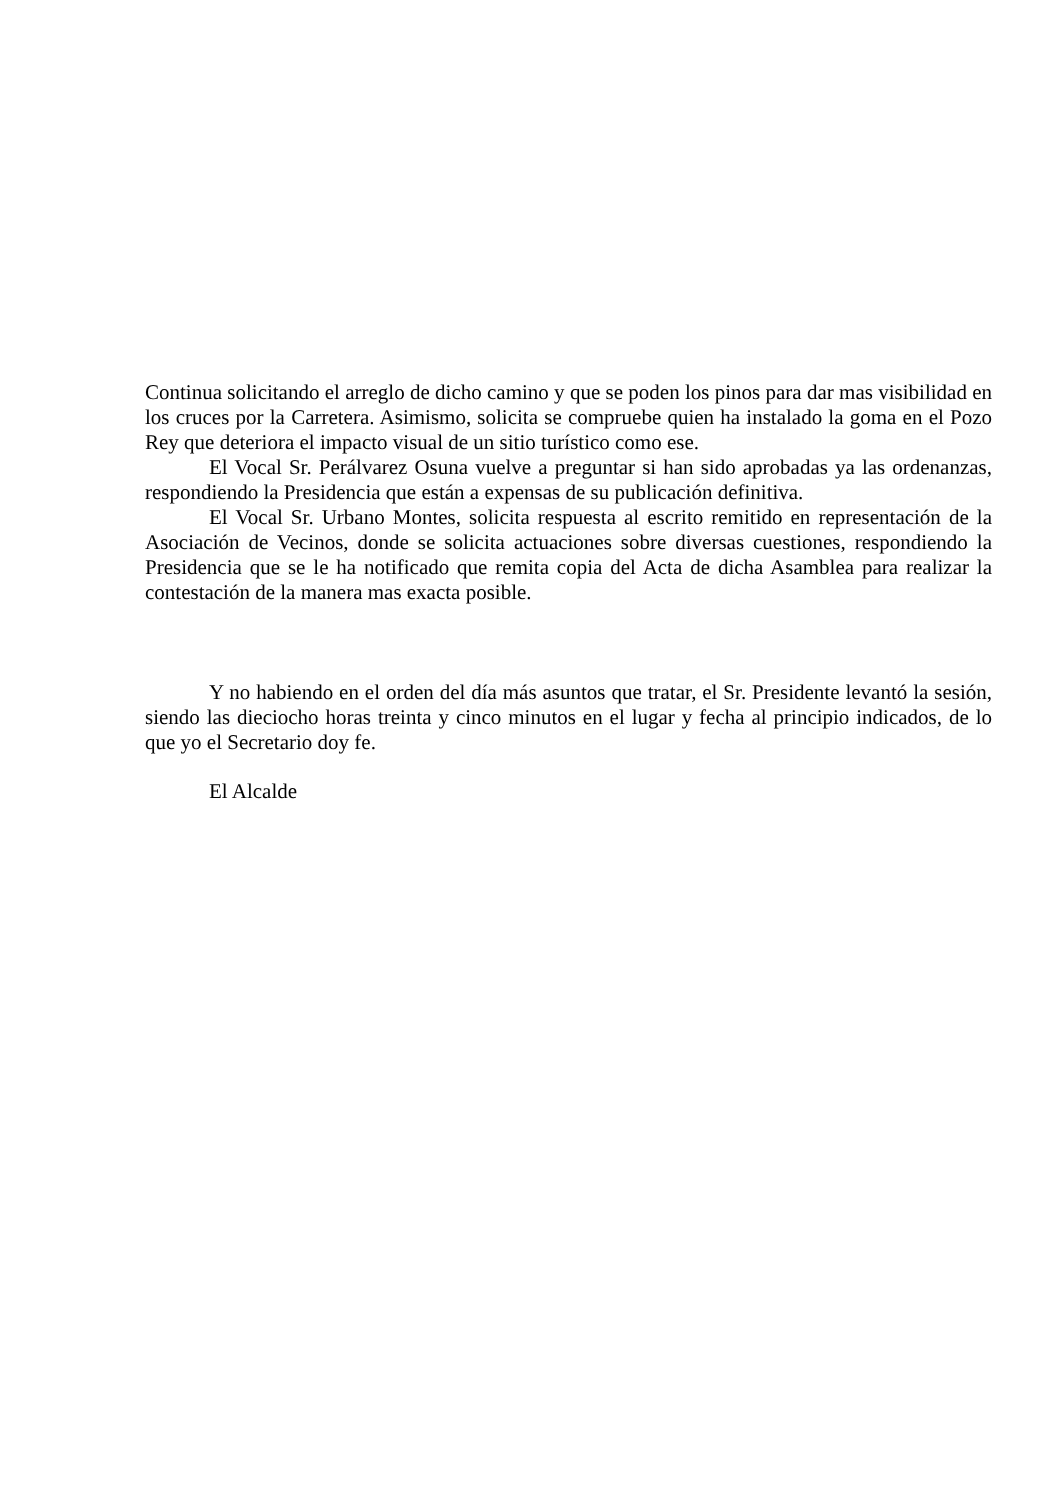Continua solicitando el arreglo de dicho camino y que se poden los pinos para dar mas visibilidad en los cruces por la Carretera. Asimismo, solicita se compruebe quien ha instalado la goma en el Pozo Rey que deteriora el impacto visual de un sitio turístico como ese.
El Vocal Sr. Perálvarez Osuna vuelve a preguntar si han sido aprobadas ya las ordenanzas, respondiendo la Presidencia que están a expensas de su publicación definitiva.
El Vocal Sr. Urbano Montes, solicita respuesta al escrito remitido en representación de la Asociación de Vecinos, donde se solicita actuaciones sobre diversas cuestiones, respondiendo la Presidencia que se le ha notificado que remita copia del Acta de dicha Asamblea para realizar la contestación de la manera mas exacta posible.
Y no habiendo en el orden del día más asuntos que tratar, el Sr. Presidente levantó la sesión, siendo las dieciocho horas treinta y cinco minutos en el lugar y fecha al principio indicados, de lo que yo el Secretario doy fe.
El Alcalde